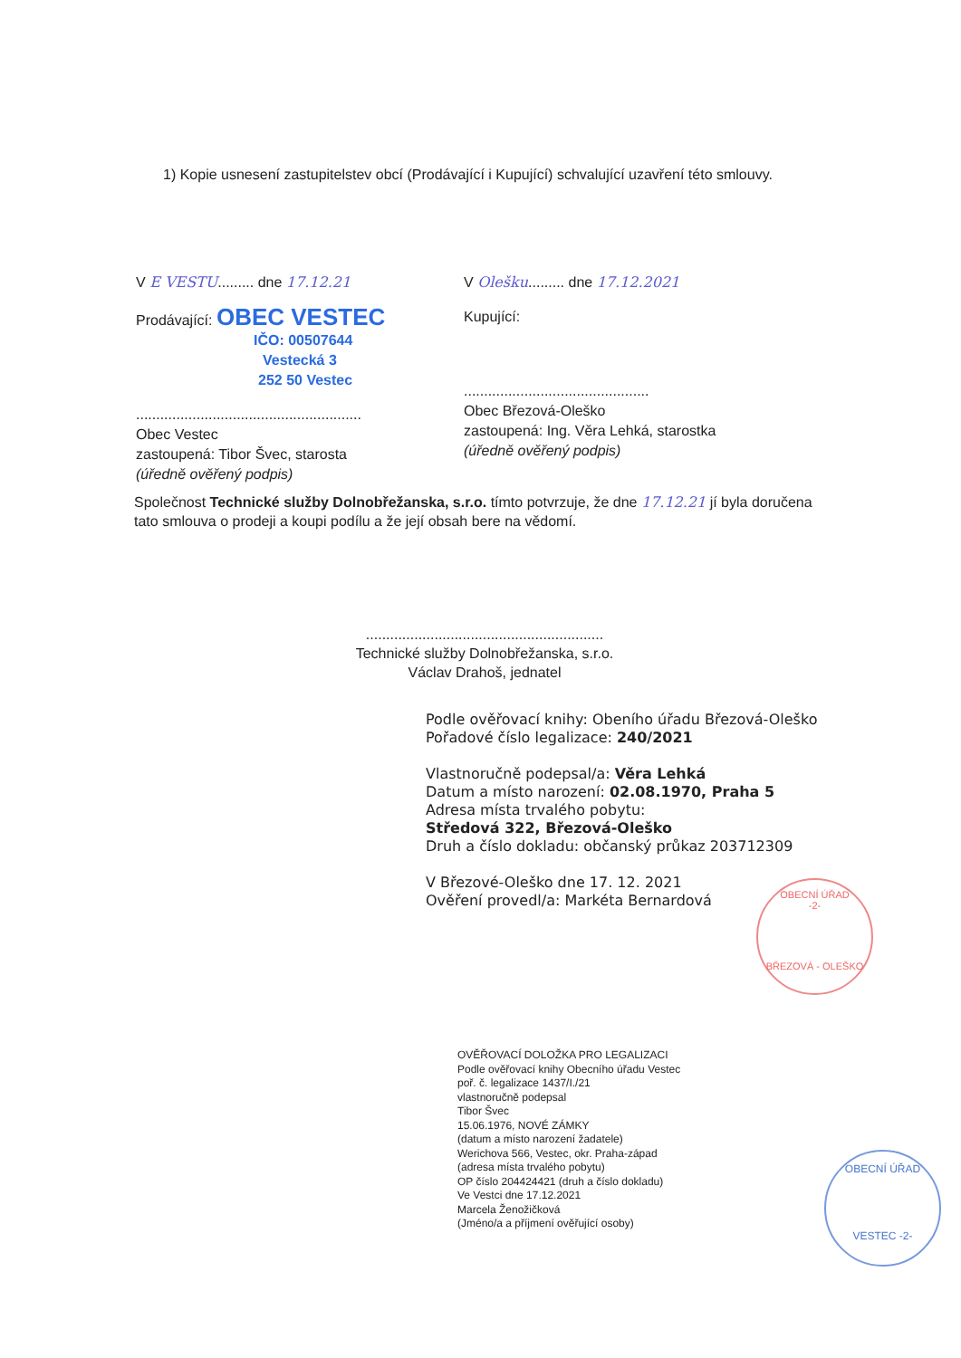1) Kopie usnesení zastupitelstev obcí (Prodávající i Kupující) schvalující uzavření této smlouvy.
V E VESTU......... dne 17.12.21
Prodávající: OBEC VESTEC
IČO: 00507644
Vestecká 3
252 50 Vestec
........................................................
Obec Vestec
zastoupená: Tibor Švec, starosta
(úředně ověřený podpis)
V Olešku......... dne 17.12.2021
Kupující:
..............................................
Obec Březová-Oleško
zastoupená: Ing. Věra Lehká, starostka
(úředně ověřený podpis)
Společnost Technické služby Dolnobřežanska, s.r.o. tímto potvrzuje, že dne 17.12.21 jí byla doručena tato smlouva o prodeji a koupi podílu a že její obsah bere na vědomí.
...........................................................
Technické služby Dolnobřežanska, s.r.o.
Václav Drahoš, jednatel
Podle ověřovací knihy: Obeního úřadu Březová-Oleško
Pořadové číslo legalizace: 240/2021
Vlastnoručně podepsal/a: Věra Lehká
Datum a místo narození: 02.08.1970, Praha 5
Adresa místa trvalého pobytu:
Středová 322, Březová-Oleško
Druh a číslo dokladu: občanský průkaz 203712309
V Březové-Oleško dne 17. 12. 2021
Ověření provedl/a: Markéta Bernardová
OBECNÍ ÚŘAD
-2-
BŘEZOVÁ - OLEŠKO
OVĚŘOVACÍ DOLOŽKA PRO LEGALIZACI
Podle ověřovací knihy Obecního úřadu Vestec
poř. č. legalizace 1437/I./21
vlastnoručně podepsal
Tibor Švec
15.06.1976, NOVÉ ZÁMKY
(datum a místo narození žadatele)
Werichova 566, Vestec, okr. Praha-západ
(adresa místa trvalého pobytu)
OP číslo 204424421 (druh a číslo dokladu)
Ve Vestci dne 17.12.2021
Marcela Ženožičková
(Jméno/a a příjmení ověřující osoby)
OBECNÍ ÚŘAD
VESTEC -2-